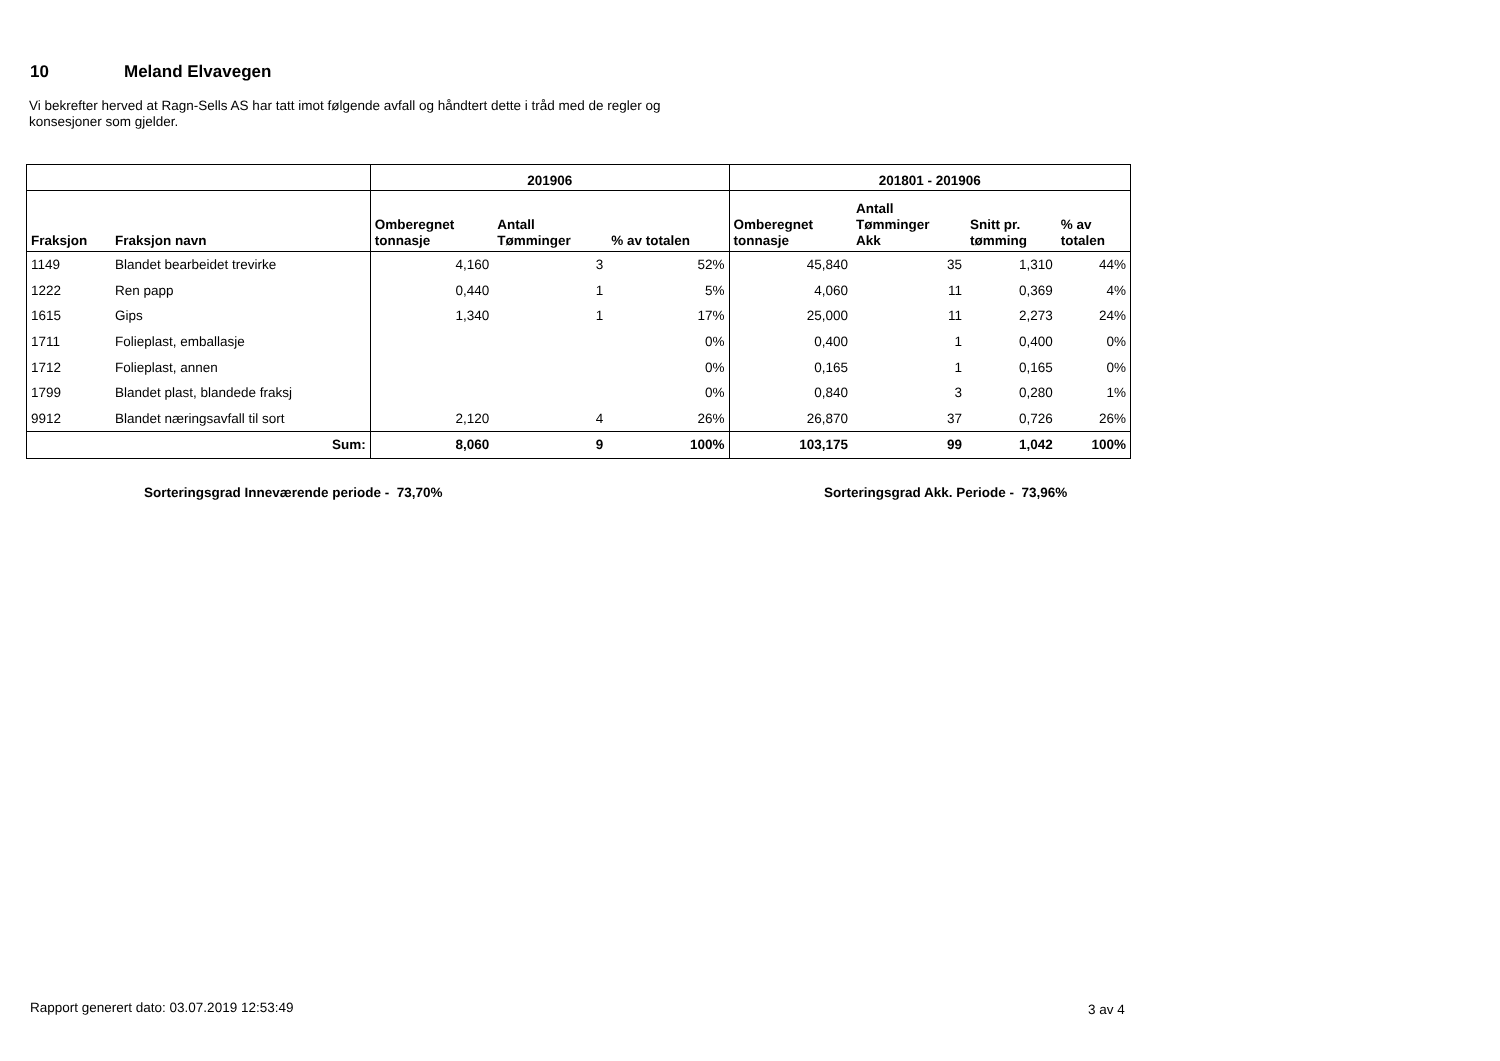10 Meland Elvavegen
Vi bekrefter herved at Ragn-Sells AS har tatt imot følgende avfall og håndtert dette i tråd med de regler og konsesjoner som gjelder.
| | | 201906 | | | 201801 - 201906 | | | |
| --- | --- | --- | --- | --- | --- | --- | --- | --- |
| Fraksjon | Fraksjon navn | Omberegnet tonnasje | Antall Tømminger | % av totalen | Omberegnet tonnasje | Antall Tømminger Akk | Snitt pr. tømming | % av totalen |
| 1149 | Blandet bearbeidet trevirke | 4,160 | 3 | 52% | 45,840 | 35 | 1,310 | 44% |
| 1222 | Ren papp | 0,440 | 1 | 5% | 4,060 | 11 | 0,369 | 4% |
| 1615 | Gips | 1,340 | 1 | 17% | 25,000 | 11 | 2,273 | 24% |
| 1711 | Folieplast, emballasje | | | 0% | 0,400 | 1 | 0,400 | 0% |
| 1712 | Folieplast, annen | | | 0% | 0,165 | 1 | 0,165 | 0% |
| 1799 | Blandet plast, blandede fraksj | | | 0% | 0,840 | 3 | 0,280 | 1% |
| 9912 | Blandet næringsavfall til sort | 2,120 | 4 | 26% | 26,870 | 37 | 0,726 | 26% |
| | Sum: | 8,060 | 9 | 100% | 103,175 | 99 | 1,042 | 100% |
Sorteringsgrad Inneværende periode - 73,70%
Sorteringsgrad Akk. Periode - 73,96%
Rapport generert dato: 03.07.2019 12:53:49
3 av 4